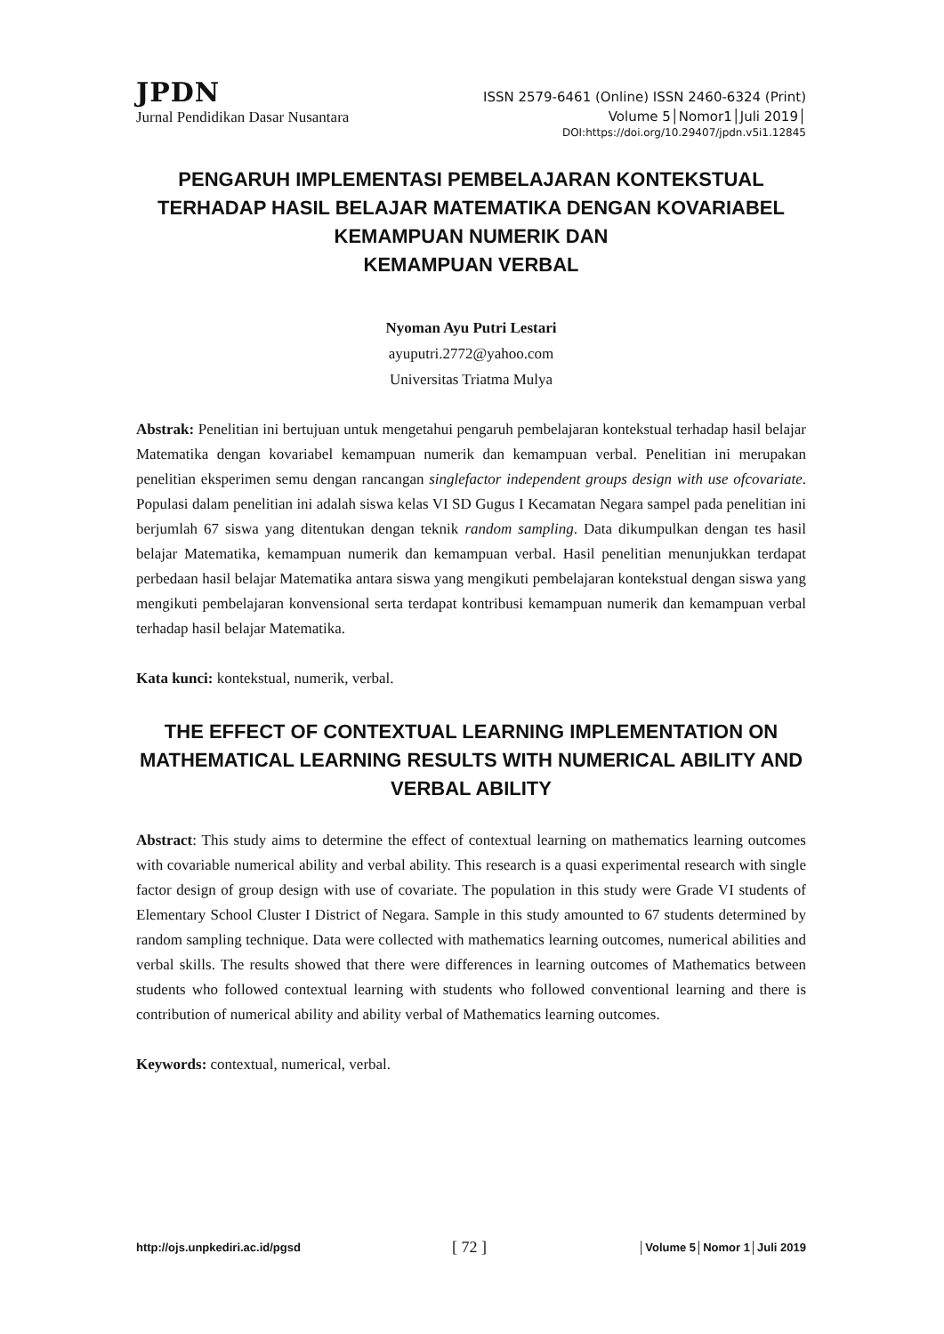JPDN ISSN 2579-6461 (Online) ISSN 2460-6324 (Print)
Jurnal Pendidikan Dasar Nusantara Volume 5│Nomor1│Juli 2019│
DOI:https://doi.org/10.29407/jpdn.v5i1.12845
PENGARUH IMPLEMENTASI PEMBELAJARAN KONTEKSTUAL TERHADAP HASIL BELAJAR MATEMATIKA DENGAN KOVARIABEL KEMAMPUAN NUMERIK DAN
KEMAMPUAN VERBAL
Nyoman Ayu Putri Lestari
ayuputri.2772@yahoo.com
Universitas Triatma Mulya
Abstrak: Penelitian ini bertujuan untuk mengetahui pengaruh pembelajaran kontekstual terhadap hasil belajar Matematika dengan kovariabel kemampuan numerik dan kemampuan verbal. Penelitian ini merupakan penelitian eksperimen semu dengan rancangan singlefactor independent groups design with use ofcovariate. Populasi dalam penelitian ini adalah siswa kelas VI SD Gugus I Kecamatan Negara sampel pada penelitian ini berjumlah 67 siswa yang ditentukan dengan teknik random sampling. Data dikumpulkan dengan tes hasil belajar Matematika, kemampuan numerik dan kemampuan verbal. Hasil penelitian menunjukkan terdapat perbedaan hasil belajar Matematika antara siswa yang mengikuti pembelajaran kontekstual dengan siswa yang mengikuti pembelajaran konvensional serta terdapat kontribusi kemampuan numerik dan kemampuan verbal terhadap hasil belajar Matematika.
Kata kunci: kontekstual, numerik, verbal.
THE EFFECT OF CONTEXTUAL LEARNING IMPLEMENTATION ON MATHEMATICAL LEARNING RESULTS WITH NUMERICAL ABILITY AND VERBAL ABILITY
Abstract: This study aims to determine the effect of contextual learning on mathematics learning outcomes with covariable numerical ability and verbal ability. This research is a quasi experimental research with single factor design of group design with use of covariate. The population in this study were Grade VI students of Elementary School Cluster I District of Negara. Sample in this study amounted to 67 students determined by random sampling technique. Data were collected with mathematics learning outcomes, numerical abilities and verbal skills. The results showed that there were differences in learning outcomes of Mathematics between students who followed contextual learning with students who followed conventional learning and there is contribution of numerical ability and ability verbal of Mathematics learning outcomes.
Keywords: contextual, numerical, verbal.
http://ojs.unpkediri.ac.id/pgsd [ 72 ] │Volume 5│Nomor 1│Juli 2019